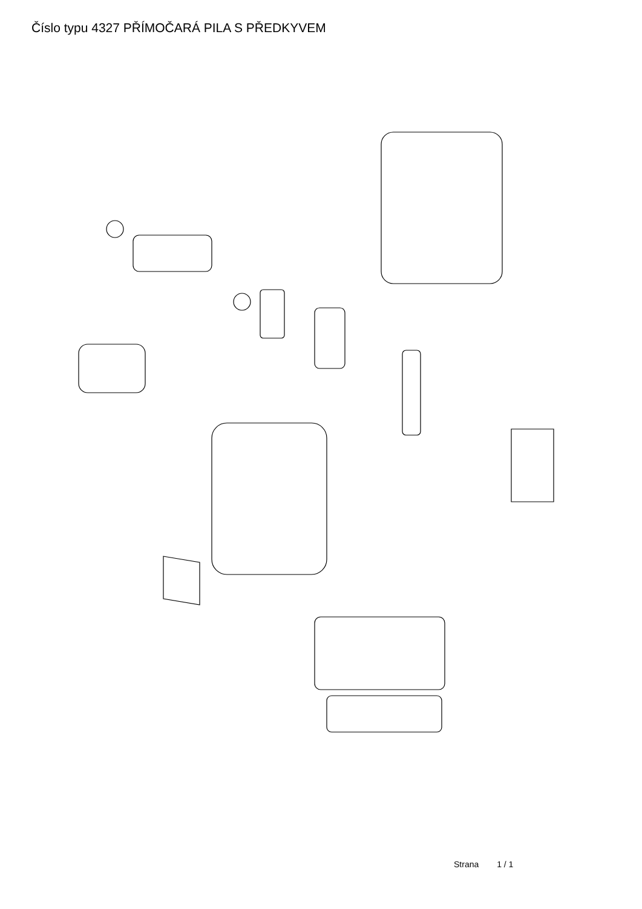Číslo typu 4327 PŘÍMOČARÁ PILA S PŘEDKYVEM
53 1 2 3 5 54 55 15 16 17 12 13 14 11 18 19 20 21 22 23 24 25 26 27 37 41 40 36 32 29 30 35 33 38 34 31 52 51 50 44 45 46 47 48 49
Strana 1 / 1